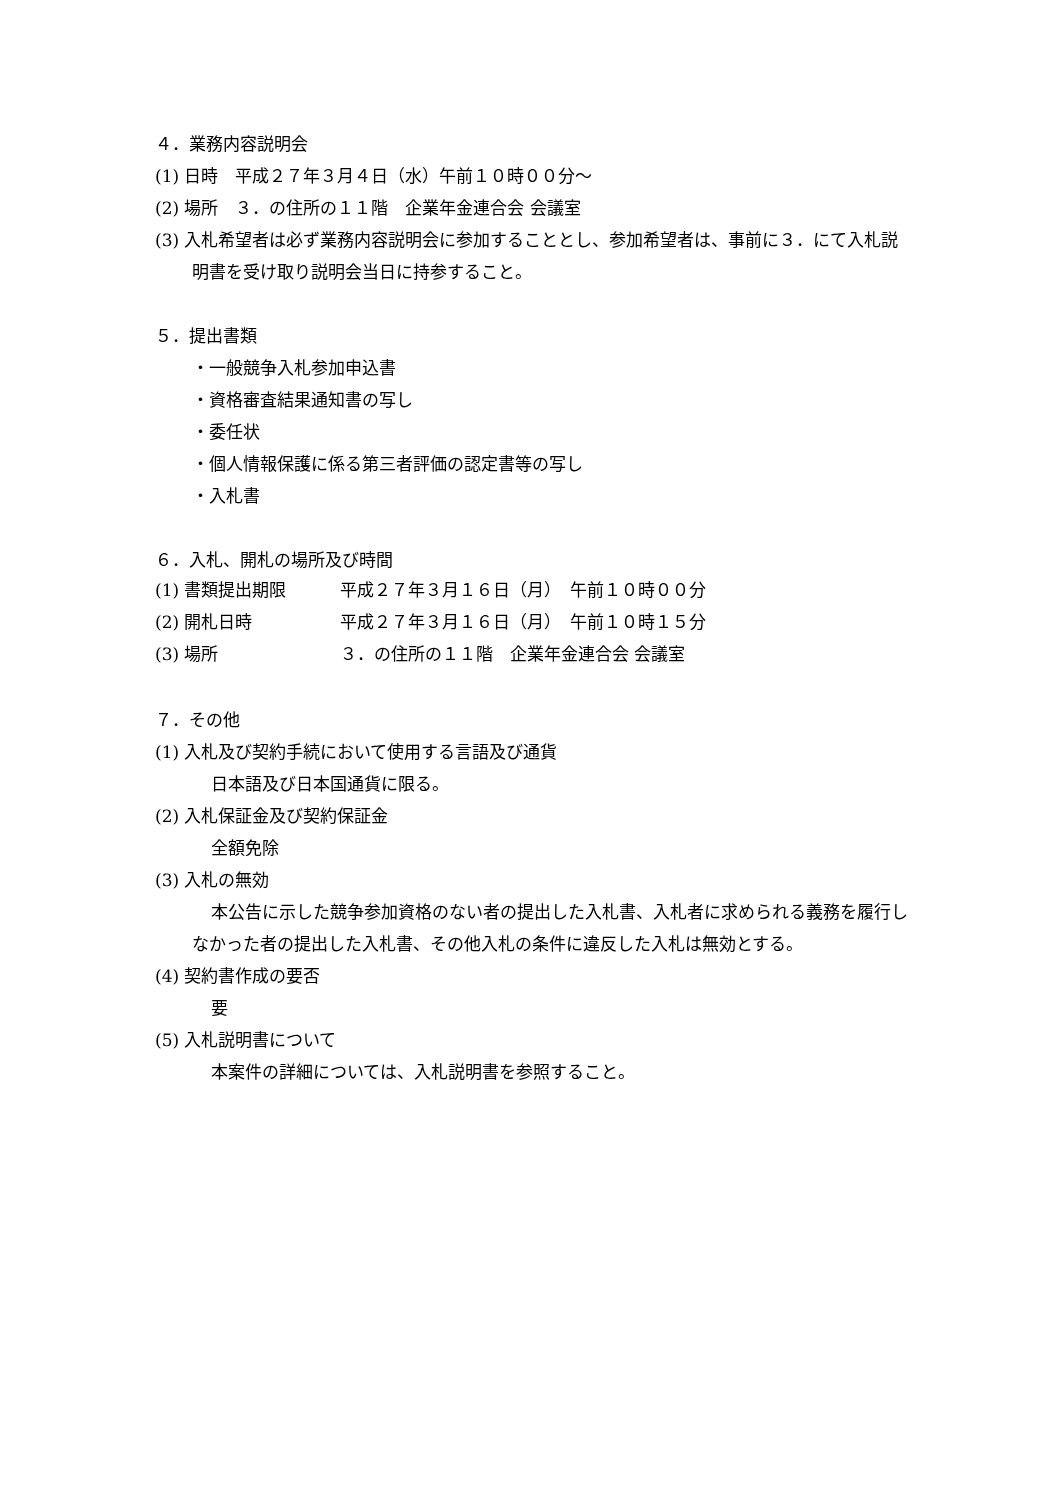４．業務内容説明会
(1) 日時　平成２７年３月４日（水）午前１０時００分～
(2) 場所　３．の住所の１１階　企業年金連合会 会議室
(3) 入札希望者は必ず業務内容説明会に参加することとし、参加希望者は、事前に３．にて入札説明書を受け取り説明会当日に持参すること。
５．提出書類
・一般競争入札参加申込書
・資格審査結果通知書の写し
・委任状
・個人情報保護に係る第三者評価の認定書等の写し
・入札書
６．入札、開札の場所及び時間
| (1) 書類提出期限 | 平成２７年３月１６日（月） 午前１０時００分 |
| (2) 開札日時 | 平成２７年３月１６日（月） 午前１０時１５分 |
| (3) 場所 | ３．の住所の１１階 企業年金連合会 会議室 |
７．その他
(1) 入札及び契約手続において使用する言語及び通貨
日本語及び日本国通貨に限る。
(2) 入札保証金及び契約保証金
全額免除
(3) 入札の無効
本公告に示した競争参加資格のない者の提出した入札書、入札者に求められる義務を履行しなかった者の提出した入札書、その他入札の条件に違反した入札は無効とする。
(4) 契約書作成の要否
要
(5) 入札説明書について
本案件の詳細については、入札説明書を参照すること。